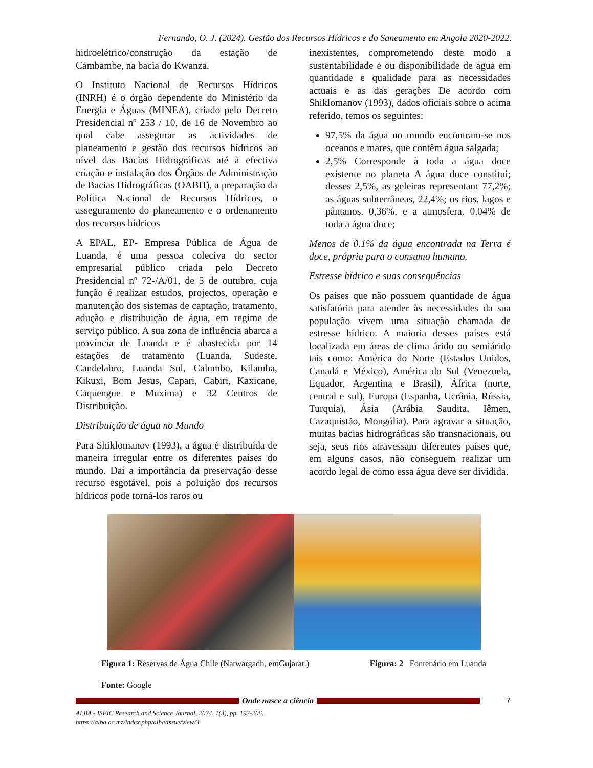Fernando, O. J. (2024). Gestão dos Recursos Hídricos e do Saneamento em Angola 2020-2022.
hidroelétrico/construção da estação de Cambambe, na bacia do Kwanza.
O Instituto Nacional de Recursos Hídricos (INRH) é o órgão dependente do Ministério da Energia e Águas (MINEA), criado pelo Decreto Presidencial nº 253 / 10, de 16 de Novembro ao qual cabe assegurar as actividades de planeamento e gestão dos recursos hídricos ao nível das Bacias Hidrográficas até à efectiva criação e instalação dos Órgãos de Administração de Bacias Hidrográficas (OABH), a preparação da Política Nacional de Recursos Hídricos, o asseguramento do planeamento e o ordenamento dos recursos hídricos
A EPAL, EP- Empresa Pública de Água de Luanda, é uma pessoa coleciva do sector empresarial público criada pelo Decreto Presidencial nº 72-/A/01, de 5 de outubro, cuja função é realizar estudos, projectos, operação e manutenção dos sistemas de captação, tratamento, adução e distribuição de água, em regime de serviço público. A sua zona de influência abarca a província de Luanda e é abastecida por 14 estações de tratamento (Luanda, Sudeste, Candelabro, Luanda Sul, Calumbo, Kilamba, Kikuxi, Bom Jesus, Capari, Cabiri, Kaxicane, Caquengue e Muxima) e 32 Centros de Distribuição.
Distribuição de água no Mundo
Para Shiklomanov (1993), a água é distribuída de maneira irregular entre os diferentes países do mundo. Daí a importância da preservação desse recurso esgotável, pois a poluição dos recursos hídricos pode torná-los raros ou
inexistentes, comprometendo deste modo a sustentabilidade e ou disponibilidade de água em quantidade e qualidade para as necessidades actuais e as das gerações De acordo com Shiklomanov (1993), dados oficiais sobre o acima referido, temos os seguintes:
97,5% da água no mundo encontram-se nos oceanos e mares, que contêm água salgada;
2,5% Corresponde à toda a água doce existente no planeta A água doce constitui; desses 2,5%, as geleiras representam 77,2%; as águas subterrâneas, 22,4%; os rios, lagos e pântanos. 0,36%, e a atmosfera. 0,04% de toda a água doce;
Menos de 0.1% da água encontrada na Terra é doce, própria para o consumo humano.
Estresse hídrico e suas consequências
Os países que não possuem quantidade de água satisfatória para atender às necessidades da sua população vivem uma situação chamada de estresse hídrico. A maioria desses países está localizada em áreas de clima árido ou semiárido tais como: América do Norte (Estados Unidos, Canadá e México), América do Sul (Venezuela, Equador, Argentina e Brasil), África (norte, central e sul), Europa (Espanha, Ucrânia, Rússia, Turquia), Ásia (Arábia Saudita, Iêmen, Cazaquistão, Mongólia). Para agravar a situação, muitas bacias hidrográficas são transnacionais, ou seja, seus rios atravessam diferentes países que, em alguns casos, não conseguem realizar um acordo legal de como essa água deve ser dividida.
Figura 1: Reservas de Água Chile (Natwargadh, emGujarat.) Figura: 2 Fontenário em Luanda
Fonte: Google
Onde nasce a ciência 7
ALBA - ISFIC Research and Science Journal, 2024, 1(3), pp. 193-206.
https://alba.ac.mz/index.php/alba/issue/view/3